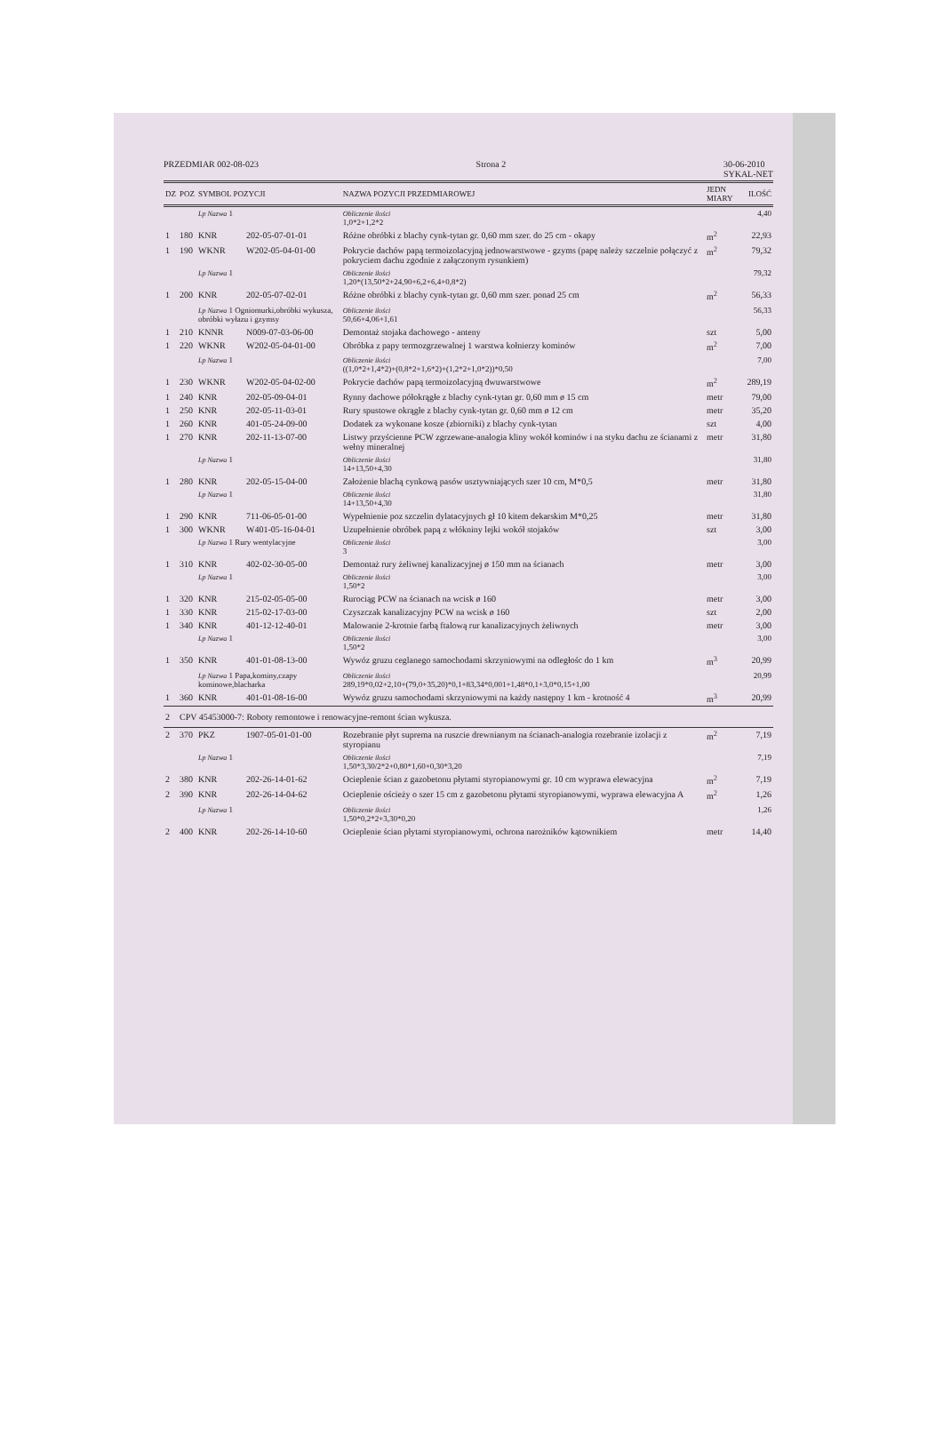PRZEDMIAR 002-08-023 Strona 2 30-06-2010
SYKAL-NET
| DZ | POZ | SYMBOL POZYCJI | | NAZWA POZYCJI PRZEDMIAROWEJ | JEDN MIARY | ILOŚĆ |
| --- | --- | --- | --- | --- | --- | --- |
| | | Lp Nazwa 1 | | Obliczenie ilości 1,0*2+1,2*2 | | 4,40 |
| 1 | 180 | KNR | 202-05-07-01-01 | Różne obróbki z blachy cynk-tytan gr. 0,60 mm szer. do 25 cm - okapy | m<sup>2</sup> | 22,93 |
| 1 | 190 | WKNR | W202-05-04-01-00 | Pokrycie dachów papą termoizolacyjną jednowarstwowe - gzyms (papę należy szczelnie połączyć z pokryciem dachu zgodnie z załączonym rysunkiem) | m<sup>2</sup> | 79,32 |
| | | Lp Nazwa 1 | | Obliczenie ilości 1,20*(13,50*2+24,90+6,2+6,4+0,8*2) | | 79,32 |
| 1 | 200 | KNR | 202-05-07-02-01 | Różne obróbki z blachy cynk-tytan gr. 0,60 mm szer. ponad 25 cm | m<sup>2</sup> | 56,33 |
| | | Lp Nazwa 1 Ogniomurki,obróbki wykusza, obróbki wyłazu i gzymsy | | Obliczenie ilości 50,66+4,06+1,61 | | 56,33 |
| 1 | 210 | KNNR | N009-07-03-06-00 | Demontaż stojaka dachowego - anteny | szt | 5,00 |
| 1 | 220 | WKNR | W202-05-04-01-00 | Obróbka z papy termozgrzewalnej 1 warstwa kołnierzy kominów | m<sup>2</sup> | 7,00 |
| | | Lp Nazwa 1 | | Obliczenie ilości ((1,0*2+1,4*2)+(0,8*2+1,6*2)+(1,2*2+1,0*2))*0,50 | | 7,00 |
| 1 | 230 | WKNR | W202-05-04-02-00 | Pokrycie dachów papą termoizolacyjną dwuwarstwowe | m<sup>2</sup> | 289,19 |
| 1 | 240 | KNR | 202-05-09-04-01 | Rynny dachowe półokrągłe z blachy cynk-tytan gr. 0,60 mm ø 15 cm | metr | 79,00 |
| 1 | 250 | KNR | 202-05-11-03-01 | Rury spustowe okrągłe z blachy cynk-tytan gr. 0,60 mm ø 12 cm | metr | 35,20 |
| 1 | 260 | KNR | 401-05-24-09-00 | Dodatek za wykonane kosze (zbiorniki) z blachy cynk-tytan | szt | 4,00 |
| 1 | 270 | KNR | 202-11-13-07-00 | Listwy przyścienne PCW zgrzewane-analogia kliny wokół kominów i na styku dachu ze ścianami z wełny mineralnej | metr | 31,80 |
| | | Lp Nazwa 1 | | Obliczenie ilości 14+13,50+4,30 | | 31,80 |
| 1 | 280 | KNR | 202-05-15-04-00 | Założenie blachą cynkową pasów usztywniających szer 10 cm, M*0,5 | metr | 31,80 |
| | | Lp Nazwa 1 | | Obliczenie ilości 14+13,50+4,30 | | 31,80 |
| 1 | 290 | KNR | 711-06-05-01-00 | Wypełnienie poz szczelin dylatacyjnych gł 10 kitem dekarskim M*0,25 | metr | 31,80 |
| 1 | 300 | WKNR | W401-05-16-04-01 | Uzupełnienie obróbek papą z włókniny lejki wokół stojaków | szt | 3,00 |
| | | Lp Nazwa 1 Rury wentylacyjne | | Obliczenie ilości 3 | | 3,00 |
| 1 | 310 | KNR | 402-02-30-05-00 | Demontaż rury żeliwnej kanalizacyjnej ø 150 mm na ścianach | metr | 3,00 |
| | | Lp Nazwa 1 | | Obliczenie ilości 1,50*2 | | 3,00 |
| 1 | 320 | KNR | 215-02-05-05-00 | Rurociąg PCW na ścianach na wcisk ø 160 | metr | 3,00 |
| 1 | 330 | KNR | 215-02-17-03-00 | Czyszczak kanalizacyjny PCW na wcisk ø 160 | szt | 2,00 |
| 1 | 340 | KNR | 401-12-12-40-01 | Malowanie 2-krotnie farbą ftalową rur kanalizacyjnych żeliwnych | metr | 3,00 |
| | | Lp Nazwa 1 | | Obliczenie ilości 1,50*2 | | 3,00 |
| 1 | 350 | KNR | 401-01-08-13-00 | Wywóz gruzu ceglanego samochodami skrzyniowymi na odległośc do 1 km | m<sup>3</sup> | 20,99 |
| | | Lp Nazwa 1 Papa,kominy,czapy kominowe,blacharka | | Obliczenie ilości 289,19*0,02+2,10+(79,0+35,20)*0,1+83,34*0,001+1,48*0,1+3,0*0,15+1,00 | | 20,99 |
| 1 | 360 | KNR | 401-01-08-16-00 | Wywóz gruzu samochodami skrzyniowymi na każdy następny 1 km - krotność 4 | m<sup>3</sup> | 20,99 |
| 2 | CPV 45453000-7: Roboty remontowe i renowacyjne-remont ścian wykusza. | | | | | |
| 2 | 370 | PKZ | 1907-05-01-01-00 | Rozebranie płyt suprema na ruszcie drewnianym na ścianach-analogia rozebranie izolacji z styropianu | m<sup>2</sup> | 7,19 |
| | | Lp Nazwa 1 | | Obliczenie ilości 1,50*3,30/2*2+0,80*1,60+0,30*3,20 | | 7,19 |
| 2 | 380 | KNR | 202-26-14-01-62 | Ocieplenie ścian z gazobetonu płytami styropianowymi gr. 10 cm wyprawa elewacyjna | m<sup>2</sup> | 7,19 |
| 2 | 390 | KNR | 202-26-14-04-62 | Ocieplenie ościeży o szer 15 cm z gazobetonu płytami styropianowymi, wyprawa elewacyjna A | m<sup>2</sup> | 1,26 |
| | | Lp Nazwa 1 | | Obliczenie ilości 1,50*0,2*2+3,30*0,20 | | 1,26 |
| 2 | 400 | KNR | 202-26-14-10-60 | Ocieplenie ścian płytami styropianowymi, ochrona narożników kątownikiem | metr | 14,40 |